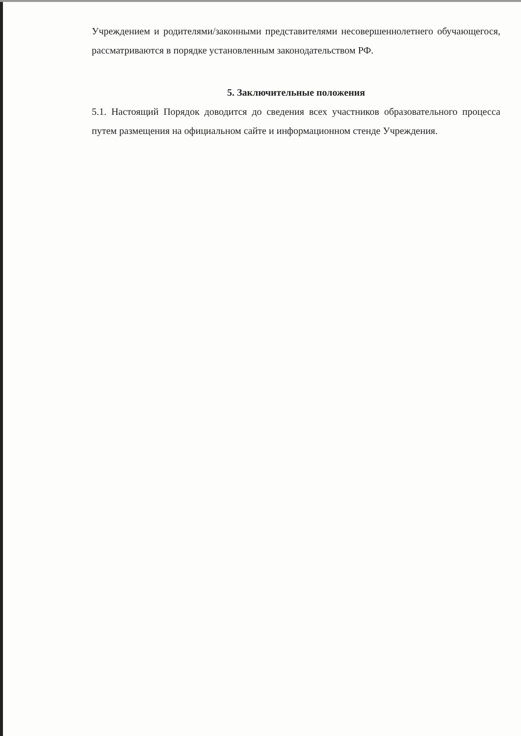Учреждением и родителями/законными представителями несовершеннолетнего обучающегося, рассматриваются в порядке установленным законодательством РФ.
5. Заключительные положения
5.1. Настоящий Порядок доводится до сведения всех участников образовательного процесса путем размещения на официальном сайте и информационном стенде Учреждения.